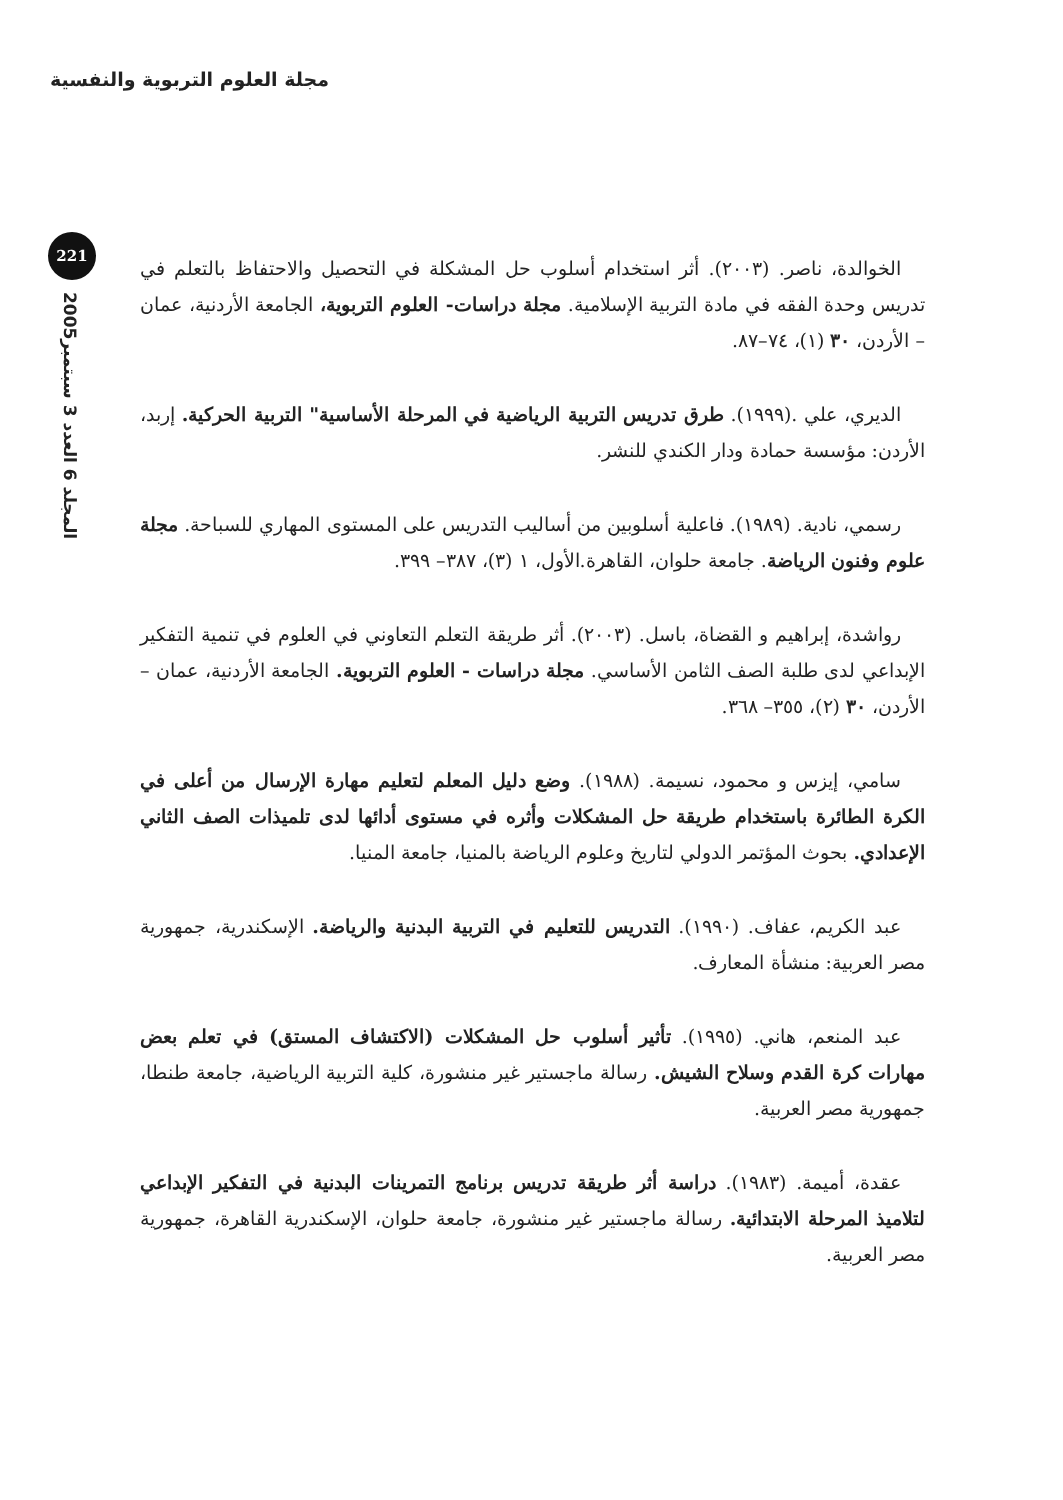مجلة العلوم التربوية والنفسية
221
المجلد 6 العدد 3 سبتمبر2005
الخوالدة، ناصر. (٢٠٠٣). أثر استخدام أسلوب حل المشكلة في التحصيل والاحتفاظ بالتعلم في تدريس وحدة الفقه في مادة التربية الإسلامية. مجلة دراسات- العلوم التربوية، الجامعة الأردنية، عمان – الأردن، ٣٠ (١)، ٧٤–٨٧.
الديري، علي .(١٩٩٩). طرق تدريس التربية الرياضية في المرحلة الأساسية" التربية الحركية. إربد، الأردن: مؤسسة حمادة ودار الكندي للنشر.
رسمي، نادية. (١٩٨٩). فاعلية أسلوبين من أساليب التدريس على المستوى المهاري للسباحة. مجلة علوم وفنون الرياضة. جامعة حلوان، القاهرة.الأول، ١ (٣)، ٣٨٧– ٣٩٩.
رواشدة، إبراهيم و القضاة، باسل. (٢٠٠٣). أثر طريقة التعلم التعاوني في العلوم في تنمية التفكير الإبداعي لدى طلبة الصف الثامن الأساسي. مجلة دراسات - العلوم التربوية. الجامعة الأردنية، عمان – الأردن، ٣٠ (٢)، ٣٥٥– ٣٦٨.
سامي، إيزس و محمود، نسيمة. (١٩٨٨). وضع دليل المعلم لتعليم مهارة الإرسال من أعلى في الكرة الطائرة باستخدام طريقة حل المشكلات وأثره في مستوى أدائها لدى تلميذات الصف الثاني الإعدادي. بحوث المؤتمر الدولي لتاريخ وعلوم الرياضة بالمنيا، جامعة المنيا.
عبد الكريم، عفاف. (١٩٩٠). التدريس للتعليم في التربية البدنية والرياضة. الإسكندرية، جمهورية مصر العربية: منشأة المعارف.
عبد المنعم، هاني. (١٩٩٥). تأثير أسلوب حل المشكلات (الاكتشاف المستق) في تعلم بعض مهارات كرة القدم وسلاح الشيش. رسالة ماجستير غير منشورة، كلية التربية الرياضية، جامعة طنطا، جمهورية مصر العربية.
عقدة، أميمة. (١٩٨٣). دراسة أثر طريقة تدريس برنامج التمرينات البدنية في التفكير الإبداعي لتلاميذ المرحلة الابتدائية. رسالة ماجستير غير منشورة، جامعة حلوان، الإسكندرية القاهرة، جمهورية مصر العربية.